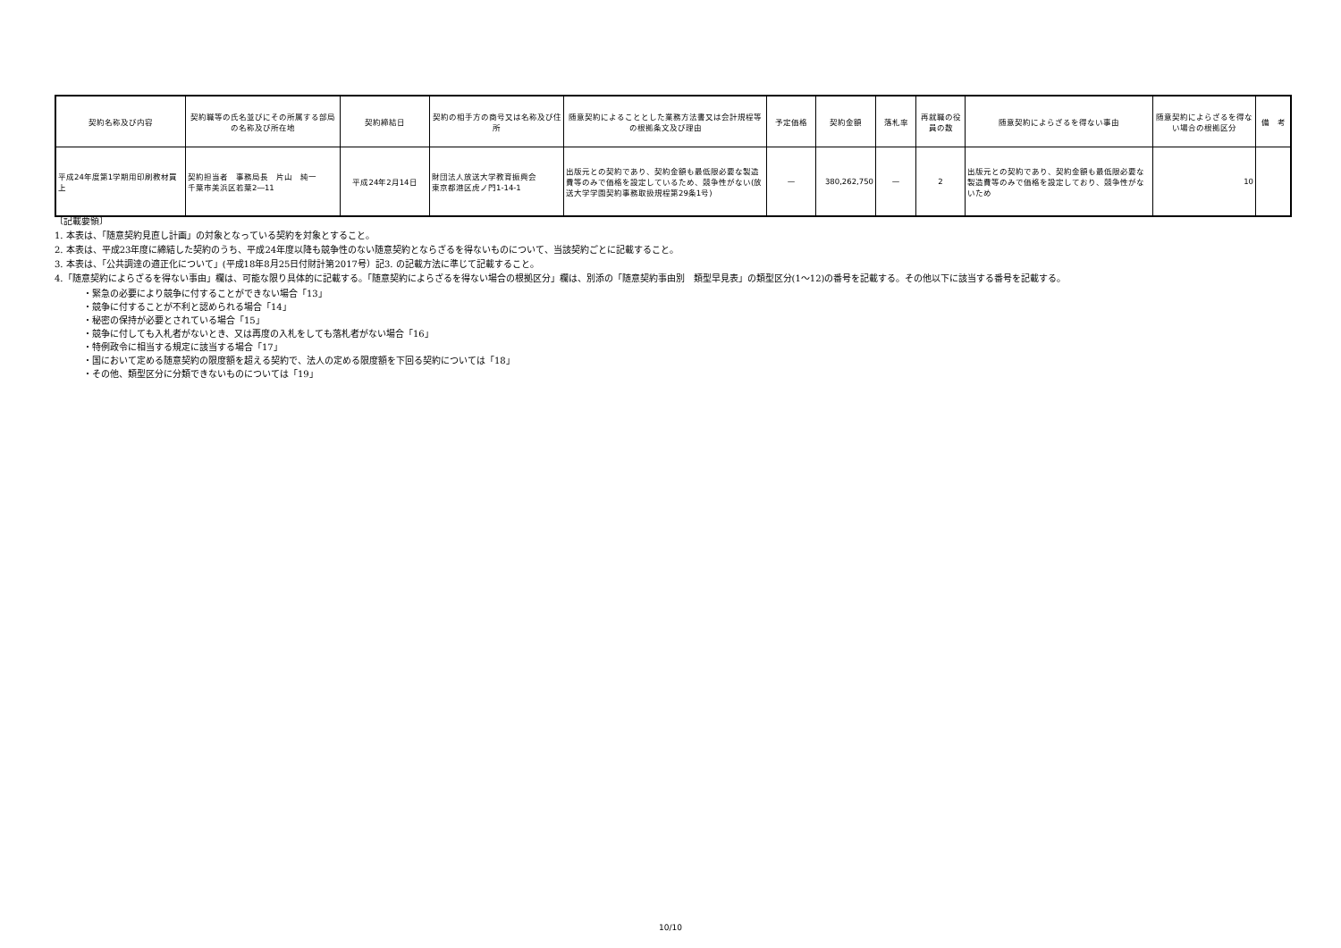| 契約名称及び内容 | 契約職等の氏名並びにその所属する部局の名称及び所在地 | 契約締結日 | 契約の相手方の商号又は名称及び住所 | 随意契約によることとした業務方法書又は会計規程等の根拠条文及び理由 | 予定価格 | 契約金額 | 落札率 | 再就職の役員の数 | 随意契約によらざるを得ない事由 | 随意契約によらざるを得ない場合の根拠区分 | 備 考 |
| --- | --- | --- | --- | --- | --- | --- | --- | --- | --- | --- | --- |
| 平成24年度第1学期用印刷教材買上 | 契約担当者 事務局長 片山 純一 千葉市美浜区若葉2―11 | 平成24年2月14日 | 財団法人放送大学教育振興会 東京都港区虎ノ門1-14-1 | 出版元との契約であり、契約金額も最低限必要な製造費等のみで価格を設定しているため、競争性がない(放送大学学園契約事務取扱規程第29条1号) | — | 380,262,750 | — | 2 | 出版元との契約であり、契約金額も最低限必要な製造費等のみで価格を設定しており、競争性がないため | 10 | |
〔記載要領〕
1. 本表は、「随意契約見直し計画」の対象となっている契約を対象とすること。
2. 本表は、平成23年度に締結した契約のうち、平成24年度以降も競争性のない随意契約とならざるを得ないものについて、当該契約ごとに記載すること。
3. 本表は、「公共調達の適正化について」(平成18年8月25日付財計第2017号）記3. の記載方法に準じて記載すること。
4.「随意契約によらざるを得ない事由」欄は、可能な限り具体的に記載する。「随意契約によらざるを得ない場合の根拠区分」欄は、別添の「随意契約事由別　類型早見表」の類型区分(1～12)の番号を記載する。その他以下に該当する番号を記載する。
・緊急の必要により競争に付することができない場合「13」
・競争に付することが不利と認められる場合「14」
・秘密の保持が必要とされている場合「15」
・競争に付しても入札者がないとき、又は再度の入札をしても落札者がない場合「16」
・特例政令に相当する規定に該当する場合「17」
・国において定める随意契約の限度額を超える契約で、法人の定める限度額を下回る契約については「18」
・その他、類型区分に分類できないものについては「19」
10/10